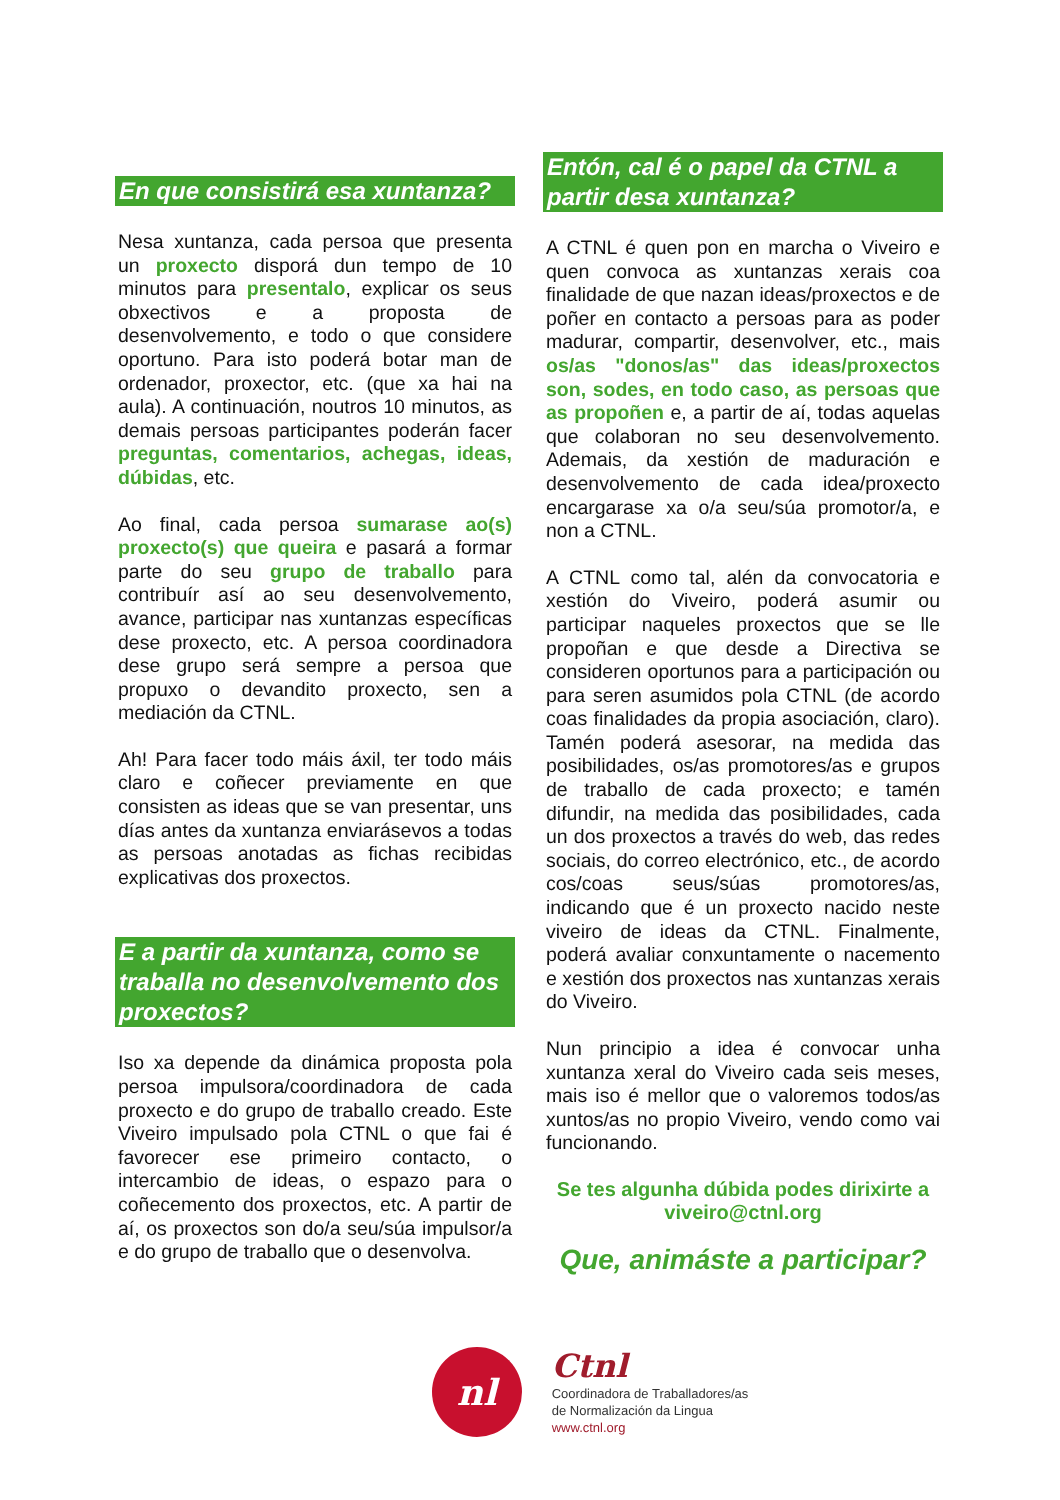En que consistirá esa xuntanza?
Nesa xuntanza, cada persoa que presenta un proxecto disporá dun tempo de 10 minutos para presentalo, explicar os seus obxectivos e a proposta de desenvolvemento, e todo o que considere oportuno. Para isto poderá botar man de ordenador, proxector, etc. (que xa hai na aula). A continuación, noutros 10 minutos, as demais persoas participantes poderán facer preguntas, comentarios, achegas, ideas, dúbidas, etc.
Ao final, cada persoa sumarase ao(s) proxecto(s) que queira e pasará a formar parte do seu grupo de traballo para contribuír así ao seu desenvolvemento, avance, participar nas xuntanzas específicas dese proxecto, etc. A persoa coordinadora dese grupo será sempre a persoa que propuxo o devandito proxecto, sen a mediación da CTNL.
Ah! Para facer todo máis áxil, ter todo máis claro e coñecer previamente en que consisten as ideas que se van presentar, uns días antes da xuntanza enviarásevos a todas as persoas anotadas as fichas recibidas explicativas dos proxectos.
E a partir da xuntanza, como se traballa no desenvolvemento dos proxectos?
Iso xa depende da dinámica proposta pola persoa impulsora/coordinadora de cada proxecto e do grupo de traballo creado. Este Viveiro impulsado pola CTNL o que fai é favorecer ese primeiro contacto, o intercambio de ideas, o espazo para o coñecemento dos proxectos, etc. A partir de aí, os proxectos son do/a seu/súa impulsor/a e do grupo de traballo que o desenvolva.
Entón, cal é o papel da CTNL a partir desa xuntanza?
A CTNL é quen pon en marcha o Viveiro e quen convoca as xuntanzas xerais coa finalidade de que nazan ideas/proxectos e de poñer en contacto a persoas para as poder madurar, compartir, desenvolver, etc., mais os/as "donos/as" das ideas/proxectos son, sodes, en todo caso, as persoas que as propoñen e, a partir de aí, todas aquelas que colaboran no seu desenvolvemento. Ademais, da xestión de maduración e desenvolvemento de cada idea/proxecto encargarase xa o/a seu/súa promotor/a, e non a CTNL.
A CTNL como tal, alén da convocatoria e xestión do Viveiro, poderá asumir ou participar naqueles proxectos que se lle propoñan e que desde a Directiva se consideren oportunos para a participación ou para seren asumidos pola CTNL (de acordo coas finalidades da propia asociación, claro). Tamén poderá asesorar, na medida das posibilidades, os/as promotores/as e grupos de traballo de cada proxecto; e tamén difundir, na medida das posibilidades, cada un dos proxectos a través do web, das redes sociais, do correo electrónico, etc., de acordo cos/coas seus/súas promotores/as, indicando que é un proxecto nacido neste viveiro de ideas da CTNL. Finalmente, poderá avaliar conxuntamente o nacemento e xestión dos proxectos nas xuntanzas xerais do Viveiro.
Nun principio a idea é convocar unha xuntanza xeral do Viveiro cada seis meses, mais iso é mellor que o valoremos todos/as xuntos/as no propio Viveiro, vendo como vai funcionando.
Se tes algunha dúbida podes dirixirte a
viveiro@ctnl.org
Que, animáste a participar?
nl
Ctnl
Coordinadora de Traballadores/as
de Normalización da Lingua
www.ctnl.org